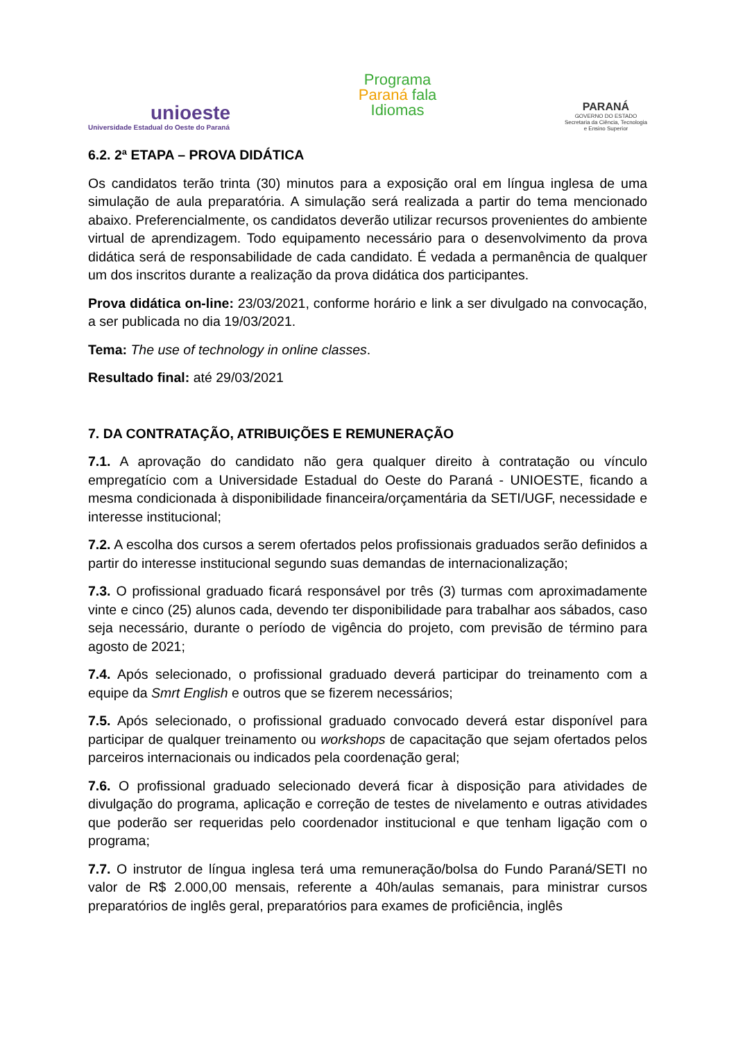unioeste
Universidade Estadual do Oeste do Paraná
Programa
Paraná fala
Idiomas
PARANÁ
GOVERNO DO ESTADO
Secretaria da Ciência, Tecnologia
e Ensino Superior
6.2. 2ª ETAPA – PROVA DIDÁTICA
Os candidatos terão trinta (30) minutos para a exposição oral em língua inglesa de uma simulação de aula preparatória. A simulação será realizada a partir do tema mencionado abaixo. Preferencialmente, os candidatos deverão utilizar recursos provenientes do ambiente virtual de aprendizagem. Todo equipamento necessário para o desenvolvimento da prova didática será de responsabilidade de cada candidato. É vedada a permanência de qualquer um dos inscritos durante a realização da prova didática dos participantes.
Prova didática on-line: 23/03/2021, conforme horário e link a ser divulgado na convocação, a ser publicada no dia 19/03/2021.
Tema: The use of technology in online classes.
Resultado final: até 29/03/2021
7. DA CONTRATAÇÃO, ATRIBUIÇÕES E REMUNERAÇÃO
7.1. A aprovação do candidato não gera qualquer direito à contratação ou vínculo empregatício com a Universidade Estadual do Oeste do Paraná - UNIOESTE, ficando a mesma condicionada à disponibilidade financeira/orçamentária da SETI/UGF, necessidade e interesse institucional;
7.2. A escolha dos cursos a serem ofertados pelos profissionais graduados serão definidos a partir do interesse institucional segundo suas demandas de internacionalização;
7.3. O profissional graduado ficará responsável por três (3) turmas com aproximadamente vinte e cinco (25) alunos cada, devendo ter disponibilidade para trabalhar aos sábados, caso seja necessário, durante o período de vigência do projeto, com previsão de término para agosto de 2021;
7.4. Após selecionado, o profissional graduado deverá participar do treinamento com a equipe da Smrt English e outros que se fizerem necessários;
7.5. Após selecionado, o profissional graduado convocado deverá estar disponível para participar de qualquer treinamento ou workshops de capacitação que sejam ofertados pelos parceiros internacionais ou indicados pela coordenação geral;
7.6. O profissional graduado selecionado deverá ficar à disposição para atividades de divulgação do programa, aplicação e correção de testes de nivelamento e outras atividades que poderão ser requeridas pelo coordenador institucional e que tenham ligação com o programa;
7.7. O instrutor de língua inglesa terá uma remuneração/bolsa do Fundo Paraná/SETI no valor de R$ 2.000,00 mensais, referente a 40h/aulas semanais, para ministrar cursos preparatórios de inglês geral, preparatórios para exames de proficiência, inglês